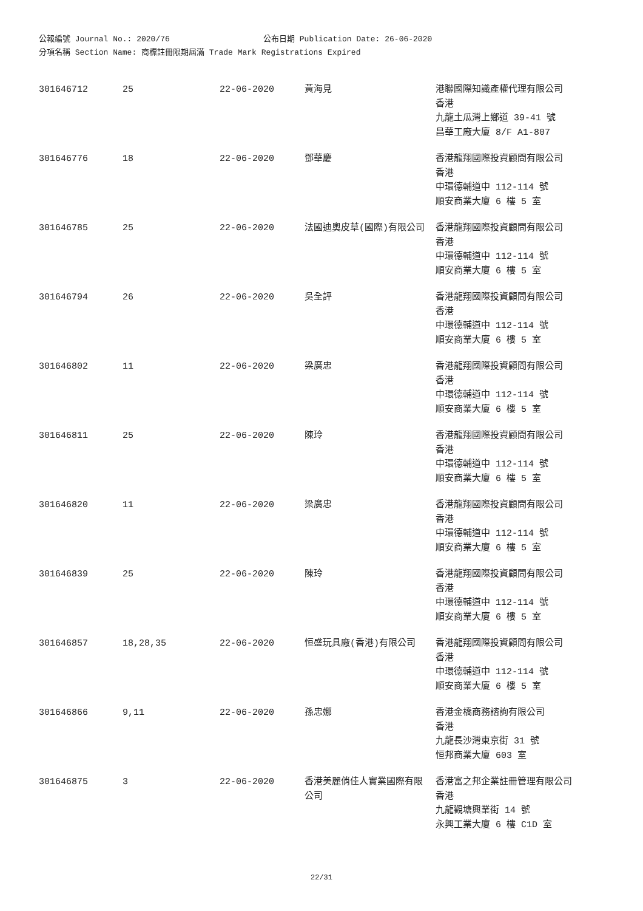公報編號 Journal No.: 2020/76 公布日期 Publication Date: 26-06-2020
分項名稱 Section Name: 商標註冊限期屆滿 Trade Mark Registrations Expired
| 301646712 | 25 | 22-06-2020 | 黃海見 | 港聯國際知識產權代理有限公司 香港 九龍土瓜灣上鄉道 39-41 號 昌華工廠大廈 8/F A1-807 |
| 301646776 | 18 | 22-06-2020 | 鄧華慶 | 香港龍翔國際投資顧問有限公司 香港 中環德輔道中 112-114 號 順安商業大廈 6 樓 5 室 |
| 301646785 | 25 | 22-06-2020 | 法國迪奧皮草(國際)有限公司 | 香港龍翔國際投資顧問有限公司 香港 中環德輔道中 112-114 號 順安商業大廈 6 樓 5 室 |
| 301646794 | 26 | 22-06-2020 | 吳全評 | 香港龍翔國際投資顧問有限公司 香港 中環德輔道中 112-114 號 順安商業大廈 6 樓 5 室 |
| 301646802 | 11 | 22-06-2020 | 梁廣忠 | 香港龍翔國際投資顧問有限公司 香港 中環德輔道中 112-114 號 順安商業大廈 6 樓 5 室 |
| 301646811 | 25 | 22-06-2020 | 陳玲 | 香港龍翔國際投資顧問有限公司 香港 中環德輔道中 112-114 號 順安商業大廈 6 樓 5 室 |
| 301646820 | 11 | 22-06-2020 | 梁廣忠 | 香港龍翔國際投資顧問有限公司 香港 中環德輔道中 112-114 號 順安商業大廈 6 樓 5 室 |
| 301646839 | 25 | 22-06-2020 | 陳玲 | 香港龍翔國際投資顧問有限公司 香港 中環德輔道中 112-114 號 順安商業大廈 6 樓 5 室 |
| 301646857 | 18,28,35 | 22-06-2020 | 恒盛玩具廠(香港)有限公司 | 香港龍翔國際投資顧問有限公司 香港 中環德輔道中 112-114 號 順安商業大廈 6 樓 5 室 |
| 301646866 | 9,11 | 22-06-2020 | 孫忠娜 | 香港金橋商務諮詢有限公司 香港 九龍長沙灣東京街 31 號 恒邦商業大廈 603 室 |
| 301646875 | 3 | 22-06-2020 | 香港美麗俏佳人實業國際有限公司 | 香港富之邦企業註冊管理有限公司 香港 九龍觀塘興業街 14 號 永興工業大廈 6 樓 C1D 室 |
22/31